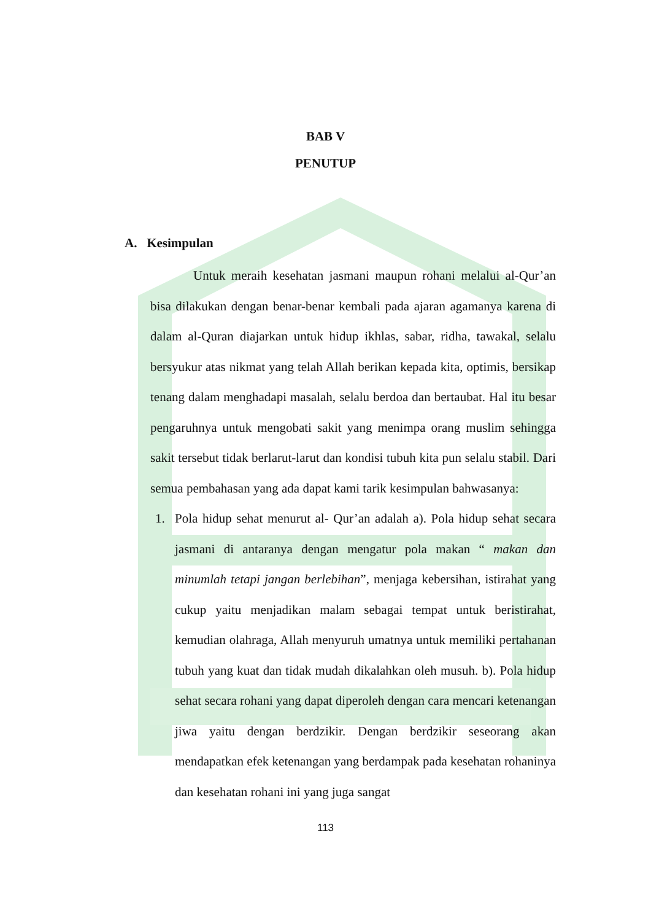BAB V
PENUTUP
A. Kesimpulan
Untuk meraih kesehatan jasmani maupun rohani melalui al-Qur’an bisa dilakukan dengan benar-benar kembali pada ajaran agamanya karena di dalam al-Quran diajarkan untuk hidup ikhlas, sabar, ridha, tawakal, selalu bersyukur atas nikmat yang telah Allah berikan kepada kita, optimis, bersikap tenang dalam menghadapi masalah, selalu berdoa dan bertaubat. Hal itu besar pengaruhnya untuk mengobati sakit yang menimpa orang muslim sehingga sakit tersebut tidak berlarut-larut dan kondisi tubuh kita pun selalu stabil. Dari semua pembahasan yang ada dapat kami tarik kesimpulan bahwasanya:
1. Pola hidup sehat menurut al- Qur’an adalah a). Pola hidup sehat secara jasmani di antaranya dengan mengatur pola makan “ makan dan minumlah tetapi jangan berlebihan”, menjaga kebersihan, istirahat yang cukup yaitu menjadikan malam sebagai tempat untuk beristirahat, kemudian olahraga, Allah menyuruh umatnya untuk memiliki pertahanan tubuh yang kuat dan tidak mudah dikalahkan oleh musuh. b). Pola hidup sehat secara rohani yang dapat diperoleh dengan cara mencari ketenangan jiwa yaitu dengan berdzikir. Dengan berdzikir seseorang akan mendapatkan efek ketenangan yang berdampak pada kesehatan rohaninya dan kesehatan rohani ini yang juga sangat
113